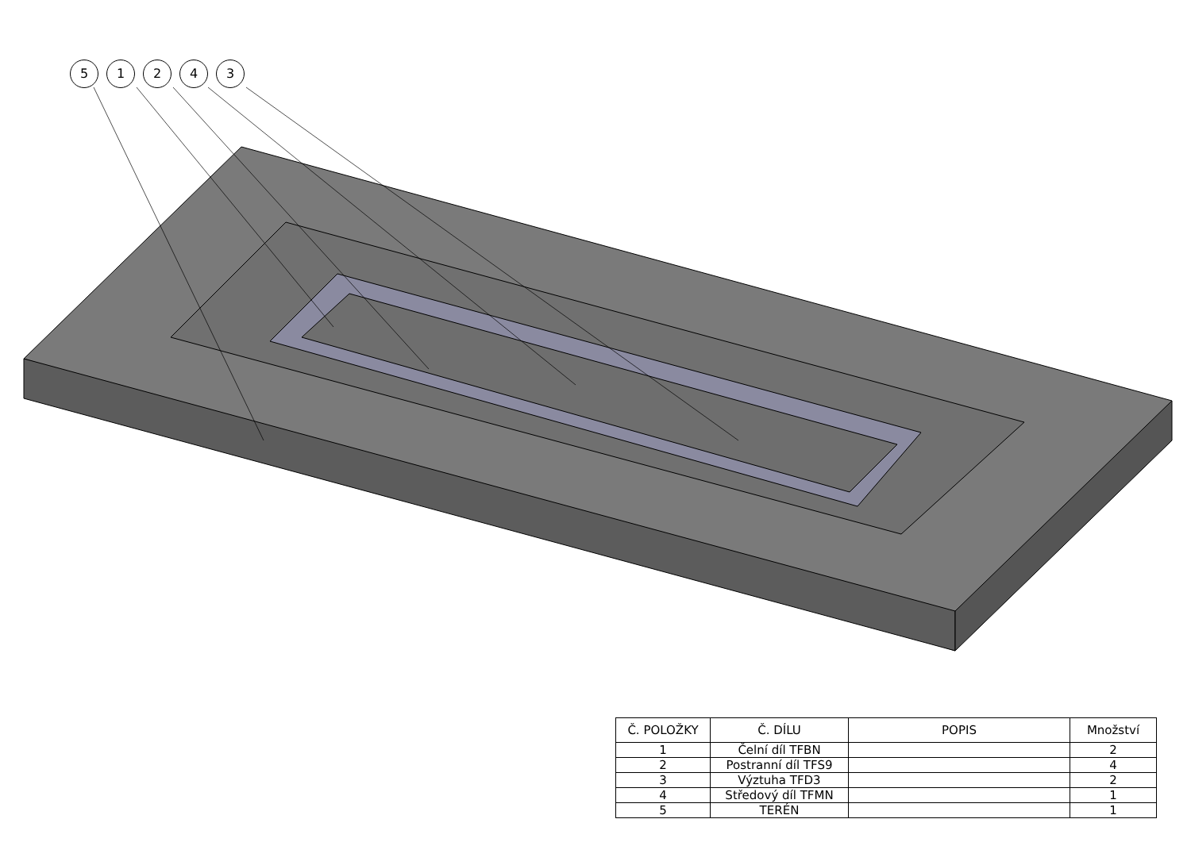5 1 2 4 3
| Č. POLOŽKY | Č. DÍLU | POPIS | Množství |
| --- | --- | --- | --- |
| 1 | Čelní díl TFBN | | 2 |
| 2 | Postranní díl TFS9 | | 4 |
| 3 | Výztuha TFD3 | | 2 |
| 4 | Středový díl TFMN | | 1 |
| 5 | TERÉN | | 1 |